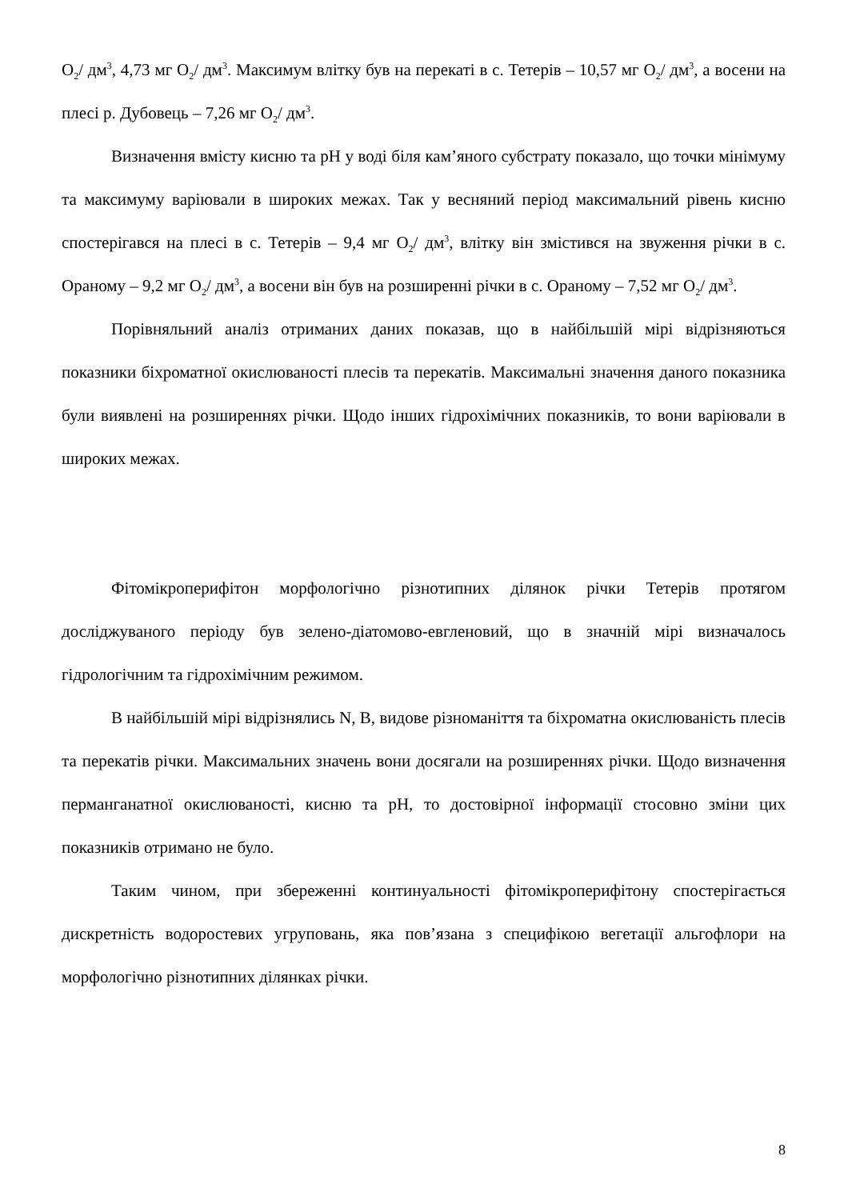O<sub>2</sub>/ дм<sup>3</sup>, 4,73 мг O<sub>2</sub>/ дм<sup>3</sup>. Максимум влітку був на перекаті в с. Тетерів – 10,57 мг O<sub>2</sub>/ дм<sup>3</sup>, а восени на плесі р. Дубовець – 7,26 мг O<sub>2</sub>/ дм<sup>3</sup>.
Визначення вмісту кисню та pH у воді біля кам’яного субстрату показало, що точки мінімуму та максимуму варіювали в широких межах. Так у весняний період максимальний рівень кисню спостерігався на плесі в с. Тетерів – 9,4 мг O<sub>2</sub>/ дм<sup>3</sup>, влітку він змістився на звуження річки в с. Ораному – 9,2 мг O<sub>2</sub>/ дм<sup>3</sup>, а восени він був на розширенні річки в с. Ораному – 7,52 мг O<sub>2</sub>/ дм<sup>3</sup>.
Порівняльний аналіз отриманих даних показав, що в найбільшій мірі відрізняються показники біхроматної окислюваності плесів та перекатів. Максимальні значення даного показника були виявлені на розширеннях річки. Щодо інших гідрохімічних показників, то вони варіювали в широких межах.
Фітомікроперифітон морфологічно різнотипних ділянок річки Тетерів протягом досліджуваного періоду був зелено-діатомово-евгленовий, що в значній мірі визначалось гідрологічним та гідрохімічним режимом.
В найбільшій мірі відрізнялись N, B, видове різноманіття та біхроматна окислюваність плесів та перекатів річки. Максимальних значень вони досягали на розширеннях річки. Щодо визначення перманганатної окислюваності, кисню та pH, то достовірної інформації стосовно зміни цих показників отримано не було.
Таким чином, при збереженні континуальності фітомікроперифітону спостерігається дискретність водоростевих угруповань, яка пов’язана з специфікою вегетації альгофлори на морфологічно різнотипних ділянках річки.
8